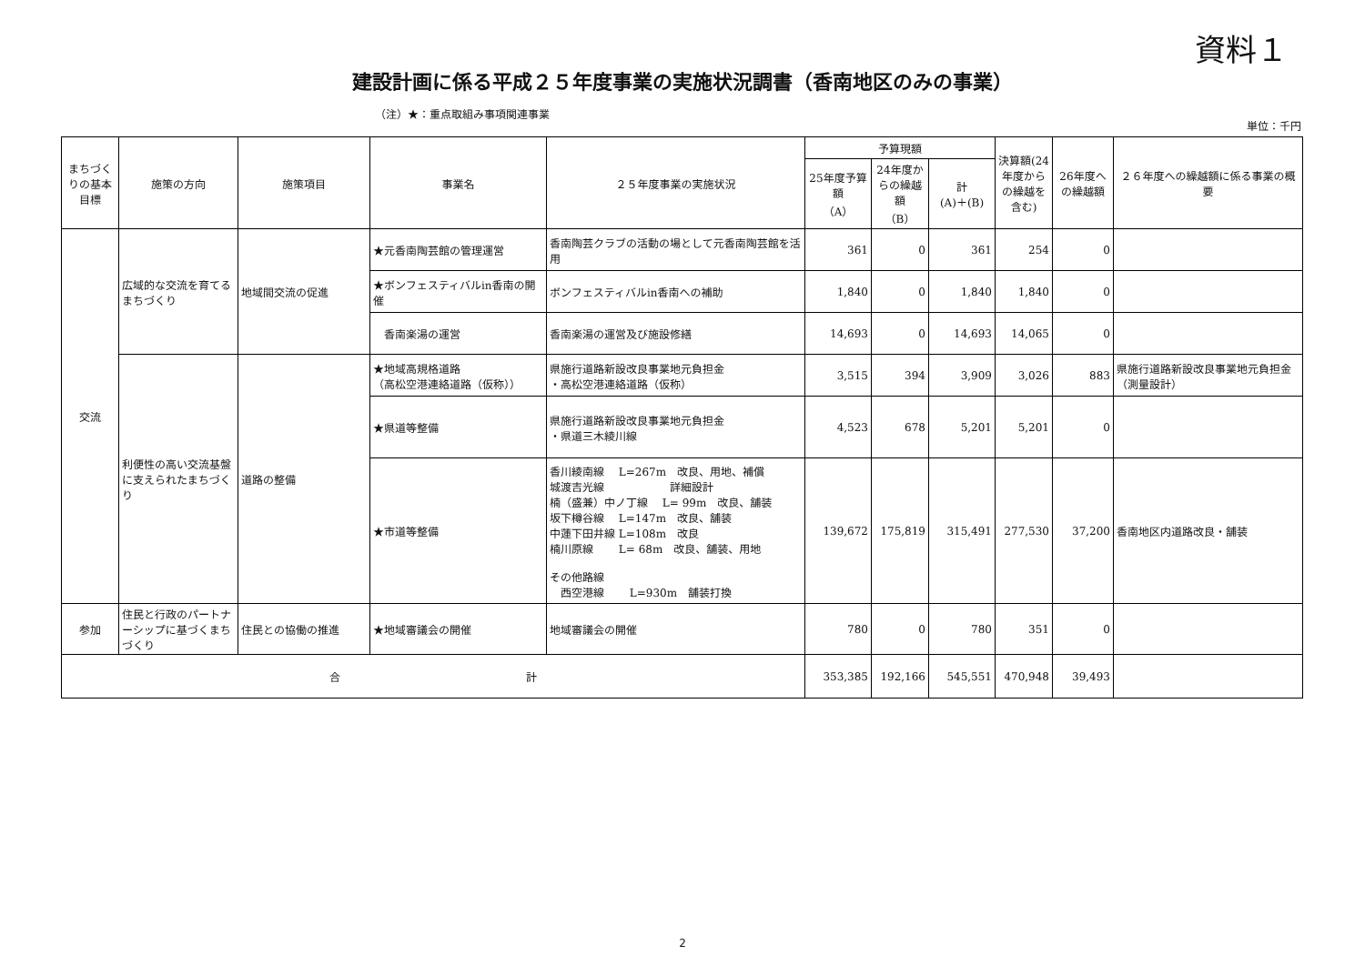資料１
建設計画に係る平成２５年度事業の実施状況調書（香南地区のみの事業）
（注）★：重点取組み事項関連事業
単位：千円
| まちづくりの基本目標 | 施策の方向 | 施策項目 | 事業名 | ２５年度事業の実施状況 | 予算現額 | | | 決算額(24年度からの繰越を含む) | 26年度への繰越額 | ２６年度への繰越額に係る事業の概要 |
| --- | --- | --- | --- | --- | --- | --- | --- | --- | --- | --- |
| | | | | | 25年度予算額 （A） | 24年度からの繰越額 （B） | 計 (A)＋(B) | | | |
| 交流 | 広域的な交流を育てるまちづくり | 地域間交流の促進 | ★元香南陶芸館の管理運営 | 香南陶芸クラブの活動の場として元香南陶芸館を活用 | 361 | 0 | 361 | 254 | 0 | |
| | | | ★ボンフェスティバルin香南の開催 | ボンフェスティバルin香南への補助 | 1,840 | 0 | 1,840 | 1,840 | 0 | |
| | | | 香南楽湯の運営 | 香南楽湯の運営及び施設修繕 | 14,693 | 0 | 14,693 | 14,065 | 0 | |
| | 利便性の高い交流基盤に支えられたまちづくり | 道路の整備 | ★地域高規格道路 （高松空港連絡道路（仮称）） | 県施行道路新設改良事業地元負担金 ・高松空港連絡道路（仮称） | 3,515 | 394 | 3,909 | 3,026 | 883 | 県施行道路新設改良事業地元負担金 （測量設計） |
| | | | ★県道等整備 | 県施行道路新設改良事業地元負担金 ・県道三木綾川線 | 4,523 | 678 | 5,201 | 5,201 | 0 | |
| | | | ★市道等整備 | 香川綾南線 L=267m 改良、用地、補償 城渡吉光線 詳細設計 楠（盛兼）中ノ丁線 L= 99m 改良、舗装 坂下樽谷線 L=147m 改良、舗装 中蓮下田井線 L=108m 改良 楠川原線 L= 68m 改良、舗装、用地 その他路線 西空港線 L=930m 舗装打換 | 139,672 | 175,819 | 315,491 | 277,530 | 37,200 | 香南地区内道路改良・舗装 |
| 参加 | 住民と行政のパートナーシップに基づくまちづくり | 住民との協働の推進 | ★地域審議会の開催 | 地域審議会の開催 | 780 | 0 | 780 | 351 | 0 | |
| 合 計 | | | | | 353,385 | 192,166 | 545,551 | 470,948 | 39,493 | |
2